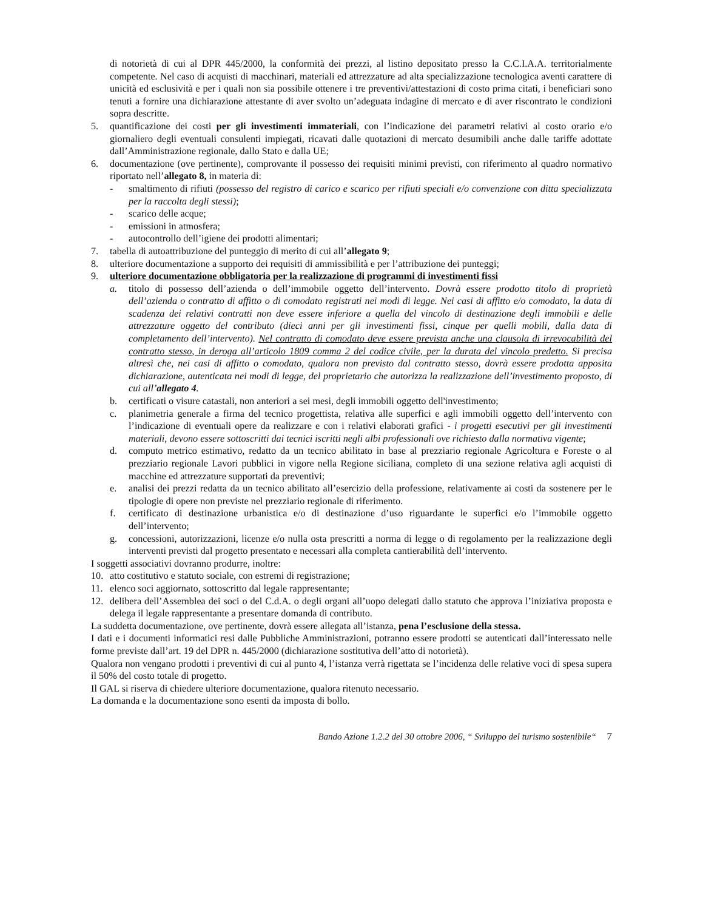di notorietà di cui al DPR 445/2000, la conformità dei prezzi, al listino depositato presso la C.C.I.A.A. territorialmente competente. Nel caso di acquisti di macchinari, materiali ed attrezzature ad alta specializzazione tecnologica aventi carattere di unicità ed esclusività e per i quali non sia possibile ottenere i tre preventivi/attestazioni di costo prima citati, i beneficiari sono tenuti a fornire una dichiarazione attestante di aver svolto un’adeguata indagine di mercato e di aver riscontrato le condizioni sopra descritte.
5. quantificazione dei costi per gli investimenti immateriali, con l’indicazione dei parametri relativi al costo orario e/o giornaliero degli eventuali consulenti impiegati, ricavati dalle quotazioni di mercato desumibili anche dalle tariffe adottate dall’Amministrazione regionale, dallo Stato e dalla UE;
6. documentazione (ove pertinente), comprovante il possesso dei requisiti minimi previsti, con riferimento al quadro normativo riportato nell’allegato 8, in materia di:
- smaltimento di rifiuti (possesso del registro di carico e scarico per rifiuti speciali e/o convenzione con ditta specializzata per la raccolta degli stessi);
- scarico delle acque;
- emissioni in atmosfera;
- autocontrollo dell’igiene dei prodotti alimentari;
7. tabella di autoattribuzione del punteggio di merito di cui all’allegato 9;
8. ulteriore documentazione a supporto dei requisiti di ammissibilità e per l’attribuzione dei punteggi;
9. ulteriore documentazione obbligatoria per la realizzazione di programmi di investimenti fissi
a. titolo di possesso dell’azienda o dell’immobile oggetto dell’intervento. Dovrà essere prodotto titolo di proprietà dell’azienda o contratto di affitto o di comodato registrati nei modi di legge. Nei casi di affitto e/o comodato, la data di scadenza dei relativi contratti non deve essere inferiore a quella del vincolo di destinazione degli immobili e delle attrezzature oggetto del contributo (dieci anni per gli investimenti fissi, cinque per quelli mobili, dalla data di completamento dell’intervento). Nel contratto di comodato deve essere prevista anche una clausola di irrevocabilità del contratto stesso, in deroga all’articolo 1809 comma 2 del codice civile, per la durata del vincolo predetto. Si precisa altresì che, nei casi di affitto o comodato, qualora non previsto dal contratto stesso, dovrà essere prodotta apposita dichiarazione, autenticata nei modi di legge, del proprietario che autorizza la realizzazione dell’investimento proposto, di cui all’allegato 4.
b. certificati o visure catastali, non anteriori a sei mesi, degli immobili oggetto dell'investimento;
c. planimetria generale a firma del tecnico progettista, relativa alle superfici e agli immobili oggetto dell’intervento con l’indicazione di eventuali opere da realizzare e con i relativi elaborati grafici - i progetti esecutivi per gli investimenti materiali, devono essere sottoscritti dai tecnici iscritti negli albi professionali ove richiesto dalla normativa vigente;
d. computo metrico estimativo, redatto da un tecnico abilitato in base al prezziario regionale Agricoltura e Foreste o al prezziario regionale Lavori pubblici in vigore nella Regione siciliana, completo di una sezione relativa agli acquisti di macchine ed attrezzature supportati da preventivi;
e. analisi dei prezzi redatta da un tecnico abilitato all’esercizio della professione, relativamente ai costi da sostenere per le tipologie di opere non previste nel prezziario regionale di riferimento.
f. certificato di destinazione urbanistica e/o di destinazione d’uso riguardante le superfici e/o l’immobile oggetto dell’intervento;
g. concessioni, autorizzazioni, licenze e/o nulla osta prescritti a norma di legge o di regolamento per la realizzazione degli interventi previsti dal progetto presentato e necessari alla completa cantierabilità dell’intervento.
I soggetti associativi dovranno produrre, inoltre:
10. atto costitutivo e statuto sociale, con estremi di registrazione;
11. elenco soci aggiornato, sottoscritto dal legale rappresentante;
12. delibera dell’Assemblea dei soci o del C.d.A. o degli organi all’uopo delegati dallo statuto che approva l’iniziativa proposta e delega il legale rappresentante a presentare domanda di contributo.
La suddetta documentazione, ove pertinente, dovrà essere allegata all’istanza, pena l’esclusione della stessa.
I dati e i documenti informatici resi dalle Pubbliche Amministrazioni, potranno essere prodotti se autenticati dall’interessato nelle forme previste dall’art. 19 del DPR n. 445/2000 (dichiarazione sostitutiva dell’atto di notorietà).
Qualora non vengano prodotti i preventivi di cui al punto 4, l’istanza verrà rigettata se l’incidenza delle relative voci di spesa supera il 50% del costo totale di progetto.
Il GAL si riserva di chiedere ulteriore documentazione, qualora ritenuto necessario.
La domanda e la documentazione sono esenti da imposta di bollo.
Bando Azione 1.2.2 del 30 ottobre 2006, “ Sviluppo del turismo sostenibile“ 7